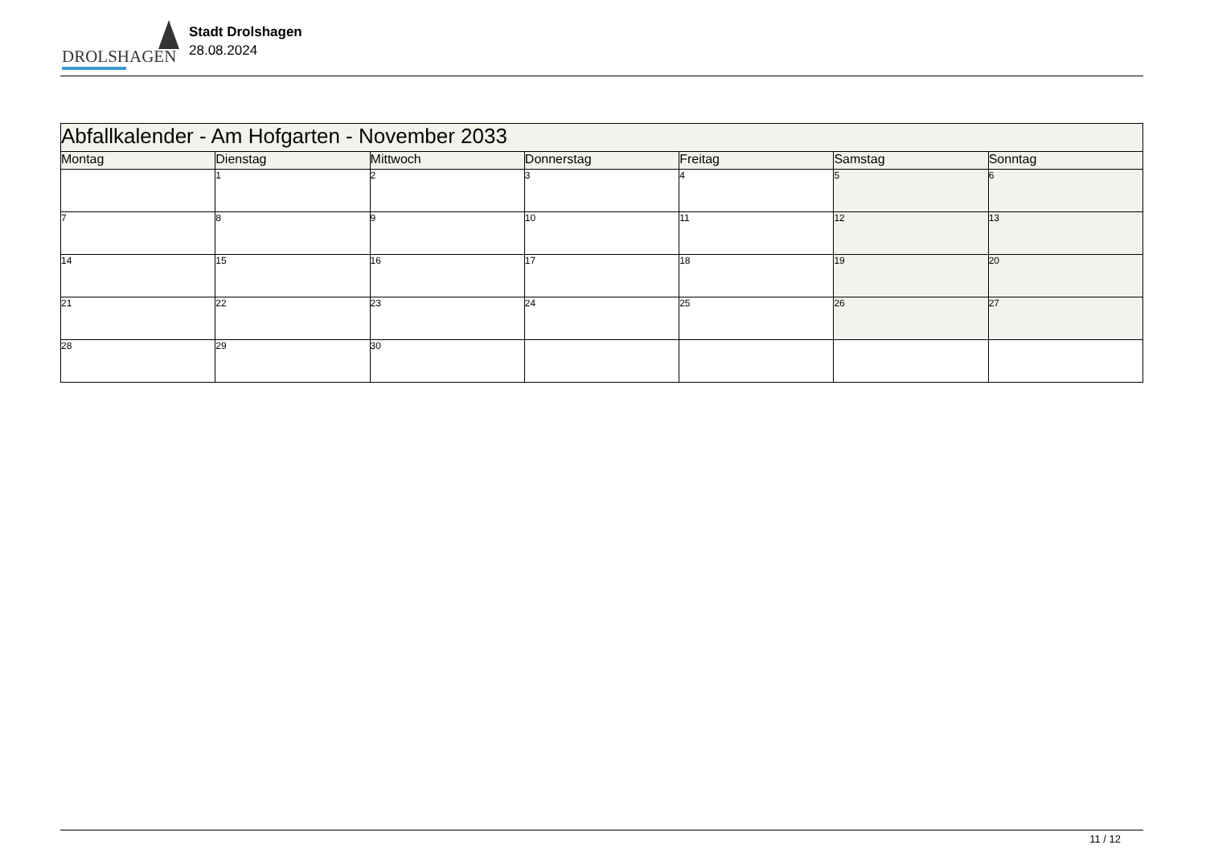DROLSHAGEN
Stadt Drolshagen
28.08.2024
| Abfallkalender - Am Hofgarten - November 2033 | | | | | | |
| --- | --- | --- | --- | --- | --- | --- |
| Montag | Dienstag | Mittwoch | Donnerstag | Freitag | Samstag | Sonntag |
| | 1 | 2 | 3 | 4 | 5 | 6 |
| 7 | 8 | 9 | 10 | 11 | 12 | 13 |
| 14 | 15 | 16 | 17 | 18 | 19 | 20 |
| 21 | 22 | 23 | 24 | 25 | 26 | 27 |
| 28 | 29 | 30 | | | | |
11 / 12